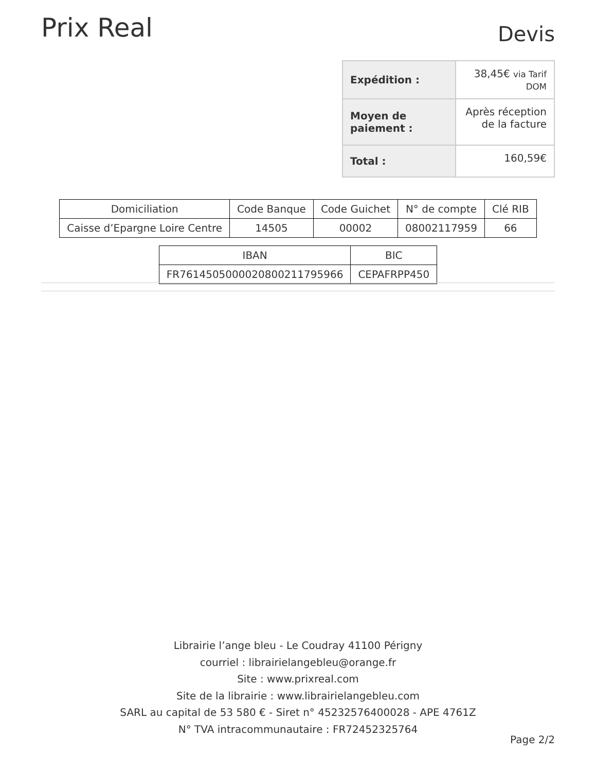Prix Real
Devis
| Expédition : | 38,45€ via Tarif DOM |
| Moyen de paiement : | Après réception de la facture |
| Total : | 160,59€ |
| Domiciliation | Code Banque | Code Guichet | N° de compte | Clé RIB |
| Caisse d’Epargne Loire Centre | 14505 | 00002 | 08002117959 | 66 |
| IBAN | BIC |
| FR7614505000020800211795966 | CEPAFRPP450 |
Librairie l’ange bleu - Le Coudray 41100 Périgny
courriel : librairielangebleu@orange.fr
Site : www.prixreal.com
Site de la librairie : www.librairielangebleu.com
SARL au capital de 53 580 € - Siret n° 45232576400028 - APE 4761Z
N° TVA intracommunautaire : FR72452325764
Page 2/2